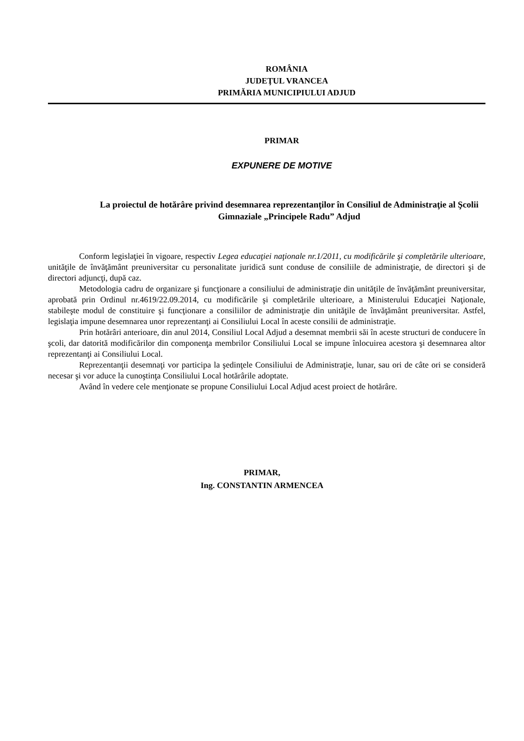ROMÂNIA
JUDEŢUL VRANCEA
PRIMĂRIA MUNICIPIULUI ADJUD
PRIMAR
EXPUNERE DE MOTIVE
La proiectul de hotărâre privind desemnarea reprezentanţilor în Consiliul de Administraţie al Şcolii Gimnaziale „Principele Radu” Adjud
Conform legislaţiei în vigoare, respectiv Legea educaţiei naţionale nr.1/2011, cu modificările şi completările ulterioare, unităţile de învăţământ preuniversitar cu personalitate juridică sunt conduse de consiliile de administraţie, de directori şi de directori adjuncţi, după caz.
Metodologia cadru de organizare şi funcţionare a consiliului de administraţie din unităţile de învăţământ preuniversitar, aprobată prin Ordinul nr.4619/22.09.2014, cu modificările şi completările ulterioare, a Ministerului Educaţiei Naţionale, stabileşte modul de constituire şi funcţionare a consiliilor de administraţie din unităţile de învăţământ preuniversitar. Astfel, legislaţia impune desemnarea unor reprezentanţi ai Consiliului Local în aceste consilii de administraţie.
Prin hotărâri anterioare, din anul 2014, Consiliul Local Adjud a desemnat membrii săi în aceste structuri de conducere în şcoli, dar datorită modificărilor din componenţa membrilor Consiliului Local se impune înlocuirea acestora şi desemnarea altor reprezentanţi ai Consiliului Local.
Reprezentanţii desemnaţi vor participa la şedinţele Consiliului de Administraţie, lunar, sau ori de câte ori se consideră necesar şi vor aduce la cunoştinţa Consiliului Local hotărârile adoptate.
Având în vedere cele menţionate se propune Consiliului Local Adjud acest proiect de hotărâre.
PRIMAR,
Ing. CONSTANTIN ARMENCEA